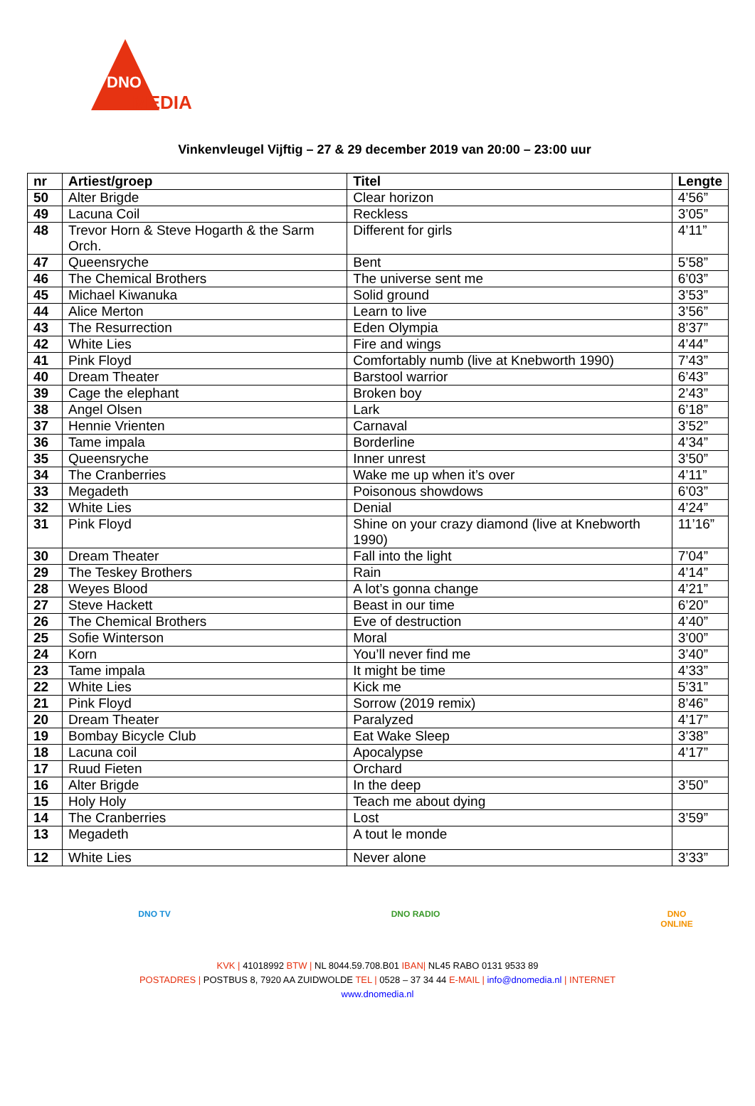DNO
MEDIA
Vinkenvleugel Vijftig – 27 & 29 december 2019 van 20:00 – 23:00 uur
| nr | Artiest/groep | Titel | Lengte |
| --- | --- | --- | --- |
| 50 | Alter Brigde | Clear horizon | 4’56” |
| 49 | Lacuna Coil | Reckless | 3’05” |
| 48 | Trevor Horn & Steve Hogarth & the Sarm Orch. | Different for girls | 4’11” |
| 47 | Queensryche | Bent | 5’58” |
| 46 | The Chemical Brothers | The universe sent me | 6’03” |
| 45 | Michael Kiwanuka | Solid ground | 3’53” |
| 44 | Alice Merton | Learn to live | 3’56” |
| 43 | The Resurrection | Eden Olympia | 8’37” |
| 42 | White Lies | Fire and wings | 4’44” |
| 41 | Pink Floyd | Comfortably numb (live at Knebworth 1990) | 7’43” |
| 40 | Dream Theater | Barstool warrior | 6’43” |
| 39 | Cage the elephant | Broken boy | 2’43” |
| 38 | Angel Olsen | Lark | 6’18” |
| 37 | Hennie Vrienten | Carnaval | 3’52” |
| 36 | Tame impala | Borderline | 4’34” |
| 35 | Queensryche | Inner unrest | 3’50” |
| 34 | The Cranberries | Wake me up when it’s over | 4’11” |
| 33 | Megadeth | Poisonous showdows | 6’03” |
| 32 | White Lies | Denial | 4’24” |
| 31 | Pink Floyd | Shine on your crazy diamond (live at Knebworth 1990) | 11’16” |
| 30 | Dream Theater | Fall into the light | 7’04” |
| 29 | The Teskey Brothers | Rain | 4’14” |
| 28 | Weyes Blood | A lot’s gonna change | 4’21” |
| 27 | Steve Hackett | Beast in our time | 6’20” |
| 26 | The Chemical Brothers | Eve of destruction | 4’40” |
| 25 | Sofie Winterson | Moral | 3’00” |
| 24 | Korn | You’ll never find me | 3’40” |
| 23 | Tame impala | It might be time | 4’33” |
| 22 | White Lies | Kick me | 5’31” |
| 21 | Pink Floyd | Sorrow (2019 remix) | 8’46” |
| 20 | Dream Theater | Paralyzed | 4’17” |
| 19 | Bombay Bicycle Club | Eat Wake Sleep | 3’38” |
| 18 | Lacuna coil | Apocalypse | 4’17” |
| 17 | Ruud Fieten | Orchard | |
| 16 | Alter Brigde | In the deep | 3’50” |
| 15 | Holy Holy | Teach me about dying | |
| 14 | The Cranberries | Lost | 3’59” |
| 13 | Megadeth | A tout le monde | |
| 12 | White Lies | Never alone | 3’33” |
DNO TV DNO RADIO DNO ONLINE
KVK | 41018992 BTW | NL 8044.59.708.B01 IBAN| NL45 RABO 0131 9533 89
POSTADRES | POSTBUS 8, 7920 AA ZUIDWOLDE TEL | 0528 – 37 34 44 E-MAIL | info@dnomedia.nl | INTERNET
www.dnomedia.nl